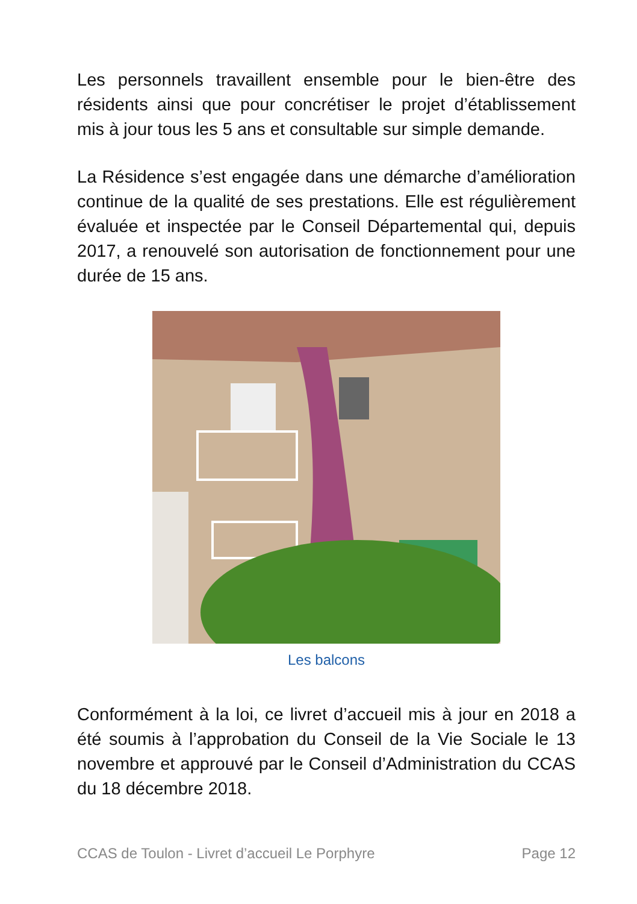Les personnels travaillent ensemble pour le bien-être des résidents ainsi que pour concrétiser le projet d’établissement mis à jour tous les 5 ans et consultable sur simple demande.
La Résidence s’est engagée dans une démarche d’amélioration continue de la qualité de ses prestations. Elle est régulièrement évaluée et inspectée par le Conseil Départemental qui, depuis 2017, a renouvelé son autorisation de fonctionnement pour une durée de 15 ans.
Les balcons
Conformément à la loi, ce livret d’accueil mis à jour en 2018 a été soumis à l’approbation du Conseil de la Vie Sociale le 13 novembre et approuvé par le Conseil d’Administration du CCAS du 18 décembre 2018.
CCAS de Toulon - Livret d’accueil Le Porphyre Page 12